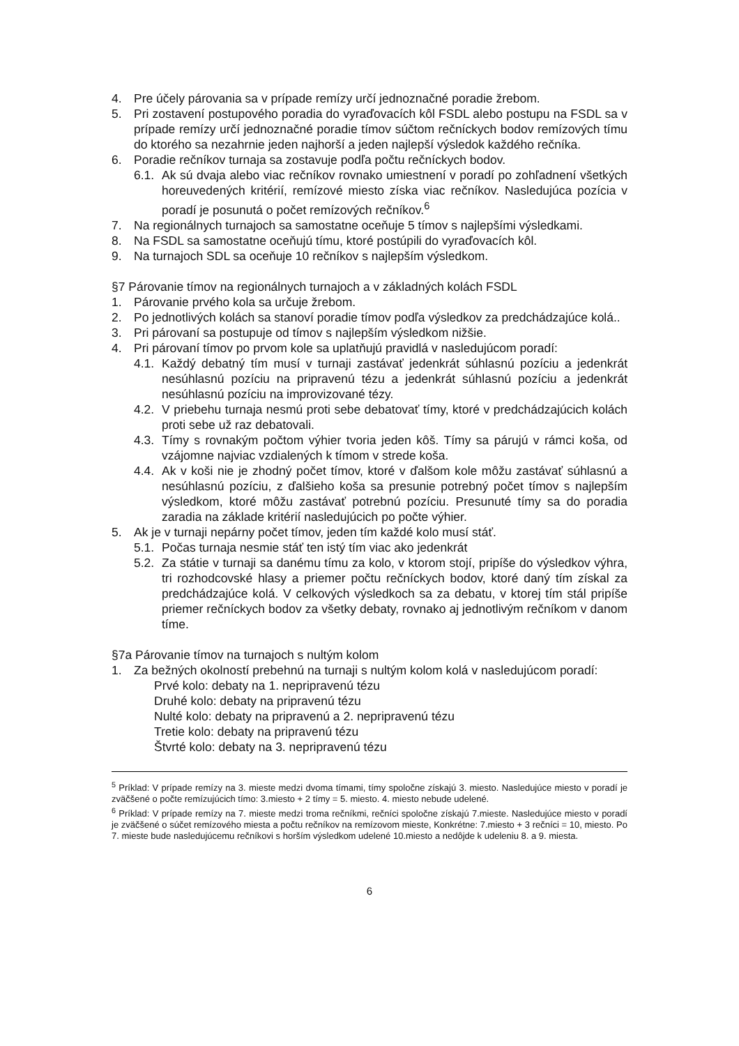4. Pre účely párovania sa v prípade remízy určí jednoznačné poradie žrebom.
5. Pri zostavení postupového poradia do vyraďovacích kôl FSDL alebo postupu na FSDL sa v prípade remízy určí jednoznačné poradie tímov súčtom rečníckych bodov remízových tímu do ktorého sa nezahrnie jeden najhorší a jeden najlepší výsledok každého rečníka.
6. Poradie rečníkov turnaja sa zostavuje podľa počtu rečníckych bodov.
6.1. Ak sú dvaja alebo viac rečníkov rovnako umiestnení v poradí po zohľadnení všetkých horeuvedených kritérií, remízové miesto získa viac rečníkov. Nasledujúca pozícia v poradí je posunutá o počet remízových rečníkov.<sup>6</sup>
7. Na regionálnych turnajoch sa samostatne oceňuje 5 tímov s najlepšími výsledkami.
8. Na FSDL sa samostatne oceňujú tímu, ktoré postúpili do vyraďovacích kôl.
9. Na turnajoch SDL sa oceňuje 10 rečníkov s najlepším výsledkom.
§7 Párovanie tímov na regionálnych turnajoch a v základných kolách FSDL
1. Párovanie prvého kola sa určuje žrebom.
2. Po jednotlivých kolách sa stanoví poradie tímov podľa výsledkov za predchádzajúce kolá..
3. Pri párovaní sa postupuje od tímov s najlepším výsledkom nižšie.
4. Pri párovaní tímov po prvom kole sa uplatňujú pravidlá v nasledujúcom poradí:
4.1. Každý debatný tím musí v turnaji zastávať jedenkrát súhlasnú pozíciu a jedenkrát nesúhlasnú pozíciu na pripravenú tézu a jedenkrát súhlasnú pozíciu a jedenkrát nesúhlasnú pozíciu na improvizované tézy.
4.2. V priebehu turnaja nesmú proti sebe debatovať tímy, ktoré v predchádzajúcich kolách proti sebe už raz debatovali.
4.3. Tímy s rovnakým počtom výhier tvoria jeden kôš. Tímy sa párujú v rámci koša, od vzájomne najviac vzdialených k tímom v strede koša.
4.4. Ak v koši nie je zhodný počet tímov, ktoré v ďalšom kole môžu zastávať súhlasnú a nesúhlasnú pozíciu, z ďalšieho koša sa presunie potrebný počet tímov s najlepším výsledkom, ktoré môžu zastávať potrebnú pozíciu. Presunuté tímy sa do poradia zaradia na základe kritérií nasledujúcich po počte výhier.
5. Ak je v turnaji nepárny počet tímov, jeden tím každé kolo musí stáť.
5.1. Počas turnaja nesmie stáť ten istý tím viac ako jedenkrát
5.2. Za státie v turnaji sa danému tímu za kolo, v ktorom stojí, pripíše do výsledkov výhra, tri rozhodcovské hlasy a priemer počtu rečníckych bodov, ktoré daný tím získal za predchádzajúce kolá. V celkových výsledkoch sa za debatu, v ktorej tím stál pripíše priemer rečníckych bodov za všetky debaty, rovnako aj jednotlivým rečníkom v danom tíme.
§7a Párovanie tímov na turnajoch s nultým kolom
1. Za bežných okolností prebehnú na turnaji s nultým kolom kolá v nasledujúcom poradí:
Prvé kolo: debaty na 1. nepripravenú tézu
Druhé kolo: debaty na pripravenú tézu
Nulté kolo: debaty na pripravenú a 2. nepripravenú tézu
Tretie kolo: debaty na pripravenú tézu
Štvrté kolo: debaty na 3. nepripravenú tézu
<sup>5</sup> Príklad: V prípade remízy na 3. mieste medzi dvoma tímami, tímy spoločne získajú 3. miesto. Nasledujúce miesto v poradí je zväčšené o počte remízujúcich tímo: 3.miesto + 2 tímy = 5. miesto. 4. miesto nebude udelené.
<sup>6</sup> Príklad: V prípade remízy na 7. mieste medzi troma rečníkmi, rečníci spoločne získajú 7.mieste. Nasledujúce miesto v poradí je zväčšené o súčet remízového miesta a počtu rečníkov na remízovom mieste, Konkrétne: 7.miesto + 3 rečníci = 10, miesto. Po 7. mieste bude nasledujúcemu rečníkovi s horším výsledkom udelené 10.miesto a nedôjde k udeleniu 8. a 9. miesta.
6